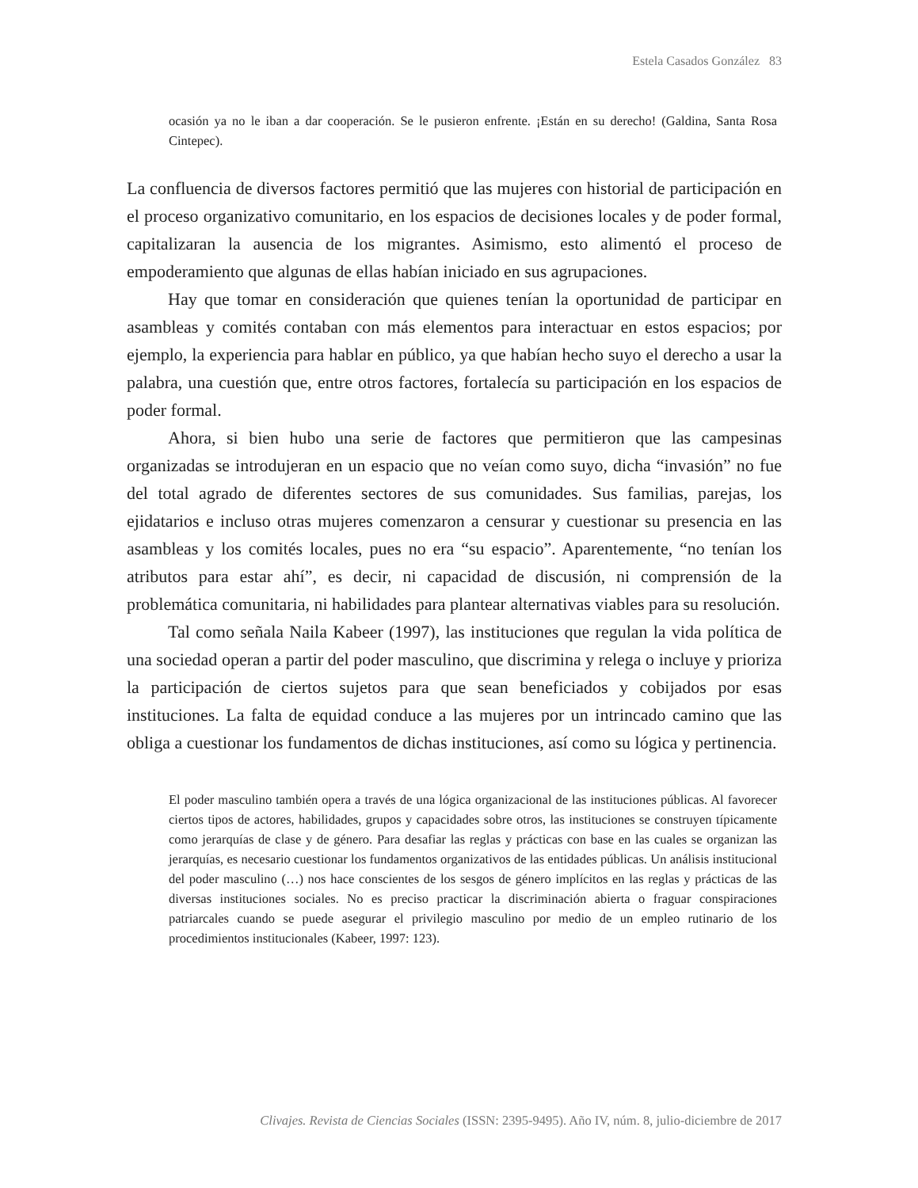Estela Casados González 83
ocasión ya no le iban a dar cooperación. Se le pusieron enfrente. ¡Están en su derecho! (Galdina, Santa Rosa Cintepec).
La confluencia de diversos factores permitió que las mujeres con historial de participación en el proceso organizativo comunitario, en los espacios de decisiones locales y de poder formal, capitalizaran la ausencia de los migrantes. Asimismo, esto alimentó el proceso de empoderamiento que algunas de ellas habían iniciado en sus agrupaciones.
Hay que tomar en consideración que quienes tenían la oportunidad de participar en asambleas y comités contaban con más elementos para interactuar en estos espacios; por ejemplo, la experiencia para hablar en público, ya que habían hecho suyo el derecho a usar la palabra, una cuestión que, entre otros factores, fortalecía su participación en los espacios de poder formal.
Ahora, si bien hubo una serie de factores que permitieron que las campesinas organizadas se introdujeran en un espacio que no veían como suyo, dicha “invasión” no fue del total agrado de diferentes sectores de sus comunidades. Sus familias, parejas, los ejidatarios e incluso otras mujeres comenzaron a censurar y cuestionar su presencia en las asambleas y los comités locales, pues no era “su espacio”. Aparentemente, “no tenían los atributos para estar ahí”, es decir, ni capacidad de discusión, ni comprensión de la problemática comunitaria, ni habilidades para plantear alternativas viables para su resolución.
Tal como señala Naila Kabeer (1997), las instituciones que regulan la vida política de una sociedad operan a partir del poder masculino, que discrimina y relega o incluye y prioriza la participación de ciertos sujetos para que sean beneficiados y cobijados por esas instituciones. La falta de equidad conduce a las mujeres por un intrincado camino que las obliga a cuestionar los fundamentos de dichas instituciones, así como su lógica y pertinencia.
El poder masculino también opera a través de una lógica organizacional de las instituciones públicas. Al favorecer ciertos tipos de actores, habilidades, grupos y capacidades sobre otros, las instituciones se construyen típicamente como jerarquías de clase y de género. Para desafiar las reglas y prácticas con base en las cuales se organizan las jerarquías, es necesario cuestionar los fundamentos organizativos de las entidades públicas. Un análisis institucional del poder masculino (…) nos hace conscientes de los sesgos de género implícitos en las reglas y prácticas de las diversas instituciones sociales. No es preciso practicar la discriminación abierta o fraguar conspiraciones patriarcales cuando se puede asegurar el privilegio masculino por medio de un empleo rutinario de los procedimientos institucionales (Kabeer, 1997: 123).
Clivajes. Revista de Ciencias Sociales (ISSN: 2395-9495). Año IV, núm. 8, julio-diciembre de 2017